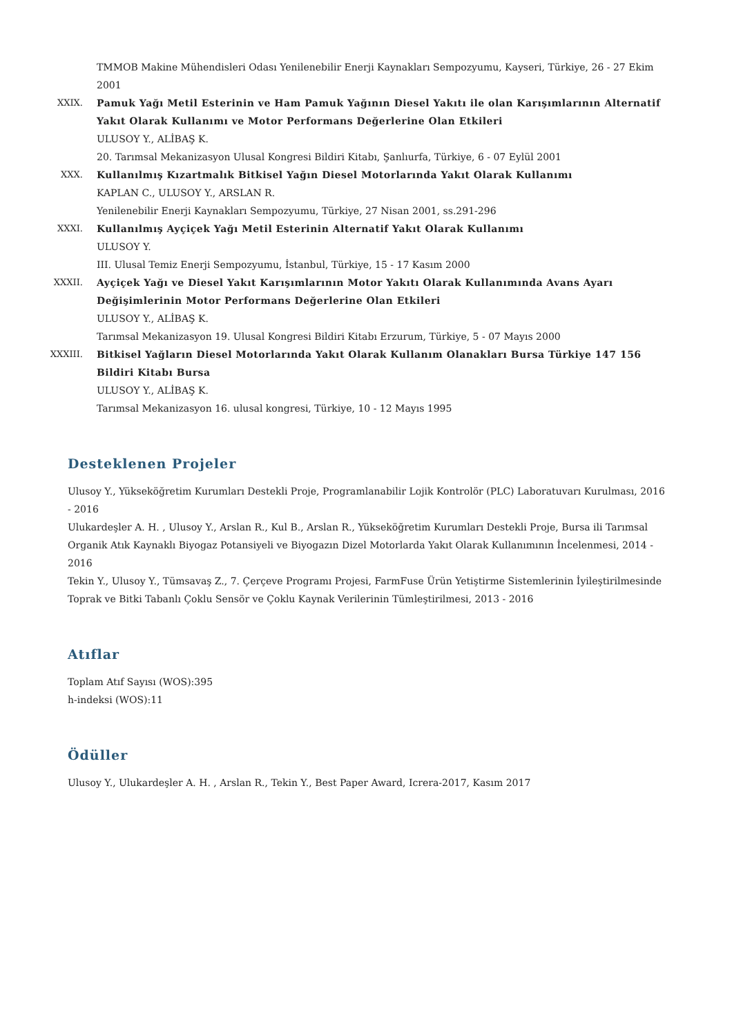TMMOB Makine Mühendisleri Odası Yenilenebilir Enerji Kaynakları Sempozyumu, Kayseri, Türkiye, 26 - 27 Ekim 2001
XXIX.
Pamuk Yağı Metil Esterinin ve Ham Pamuk Yağının Diesel Yakıtı ile olan Karışımlarının Alternatif Yakıt Olarak Kullanımı ve Motor Performans Değerlerine Olan Etkileri
ULUSOY Y., ALİBAŞ K.
20. Tarımsal Mekanizasyon Ulusal Kongresi Bildiri Kitabı, Şanlıurfa, Türkiye, 6 - 07 Eylül 2001
XXX.
Kullanılmış Kızartmalık Bitkisel Yağın Diesel Motorlarında Yakıt Olarak Kullanımı
KAPLAN C., ULUSOY Y., ARSLAN R.
Yenilenebilir Enerji Kaynakları Sempozyumu, Türkiye, 27 Nisan 2001, ss.291-296
XXXI.
Kullanılmış Ayçiçek Yağı Metil Esterinin Alternatif Yakıt Olarak Kullanımı
ULUSOY Y.
III. Ulusal Temiz Enerji Sempozyumu, İstanbul, Türkiye, 15 - 17 Kasım 2000
XXXII.
Ayçiçek Yağı ve Diesel Yakıt Karışımlarının Motor Yakıtı Olarak Kullanımında Avans Ayarı Değişimlerinin Motor Performans Değerlerine Olan Etkileri
ULUSOY Y., ALİBAŞ K.
Tarımsal Mekanizasyon 19. Ulusal Kongresi Bildiri Kitabı Erzurum, Türkiye, 5 - 07 Mayıs 2000
XXXIII.
Bitkisel Yağların Diesel Motorlarında Yakıt Olarak Kullanım Olanakları Bursa Türkiye 147 156 Bildiri Kitabı Bursa
ULUSOY Y., ALİBAŞ K.
Tarımsal Mekanizasyon 16. ulusal kongresi, Türkiye, 10 - 12 Mayıs 1995
Desteklenen Projeler
Ulusoy Y., Yükseköğretim Kurumları Destekli Proje, Programlanabilir Lojik Kontrolör (PLC) Laboratuvarı Kurulması, 2016 - 2016
Ulukardeşler A. H. , Ulusoy Y., Arslan R., Kul B., Arslan R., Yükseköğretim Kurumları Destekli Proje, Bursa ili Tarımsal Organik Atık Kaynaklı Biyogaz Potansiyeli ve Biyogazın Dizel Motorlarda Yakıt Olarak Kullanımının İncelenmesi, 2014 - 2016
Tekin Y., Ulusoy Y., Tümsavaş Z., 7. Çerçeve Programı Projesi, FarmFuse Ürün Yetiştirme Sistemlerinin İyileştirilmesinde Toprak ve Bitki Tabanlı Çoklu Sensör ve Çoklu Kaynak Verilerinin Tümleştirilmesi, 2013 - 2016
Atıflar
Toplam Atıf Sayısı (WOS):395
h-indeksi (WOS):11
Ödüller
Ulusoy Y., Ulukardeşler A. H. , Arslan R., Tekin Y., Best Paper Award, Icrera-2017, Kasım 2017